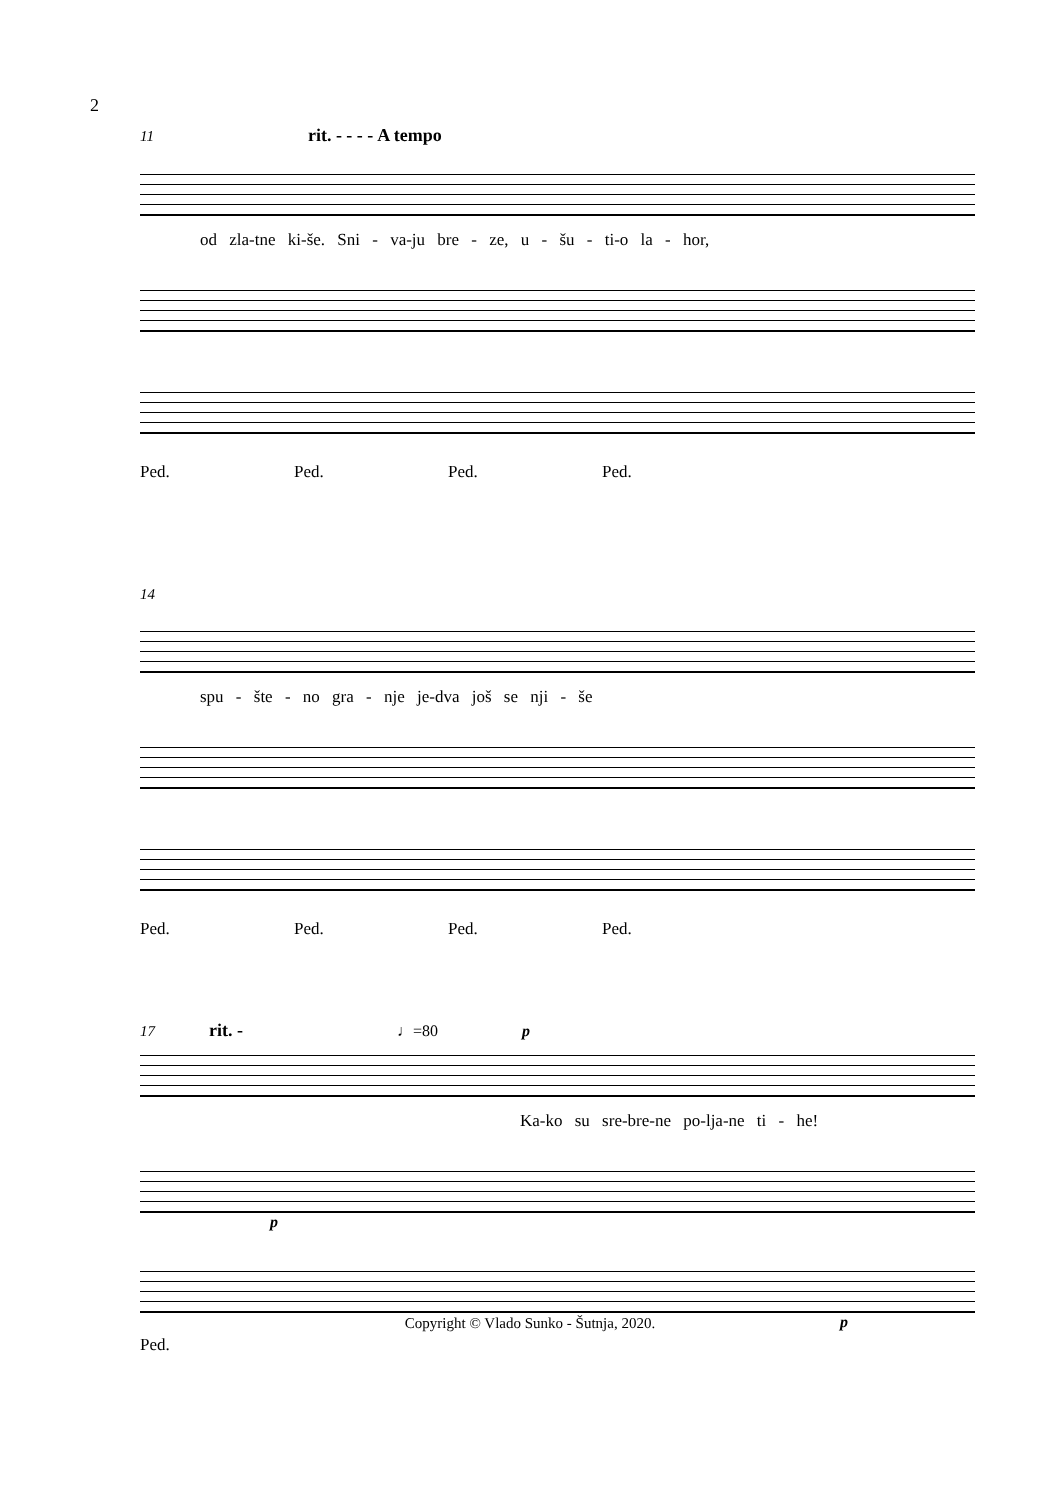2
11 rit. - - - - A tempo
od zla-tne ki-še. Sni - va-ju bre - ze, u - šu - ti-o la - hor,
Ped. Ped. Ped. Ped.
14
spu - šte - no gra - nje je-dva još se nji - še
Ped. Ped. Ped. Ped.
17 rit. - ♩=80 p
Ka-ko su sre-bre-ne po-lja-ne ti - he!
p
p
Ped.
Copyright © Vlado Sunko - Šutnja, 2020.